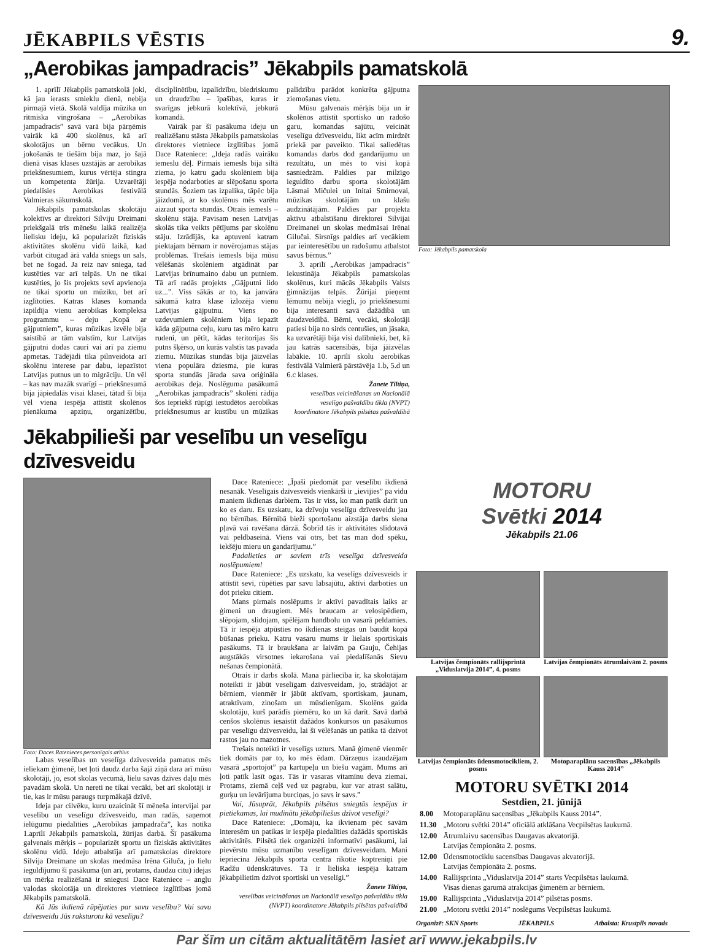JĒKABPILS VĒSTIS 9.
„Aerobikas jampadracis” Jēkabpils pamatskolā
1. aprīlī Jēkabpils pamatskolā joki, kā jau ierasts smieklu dienā, nebija pirmajā vietā. Skolā valdīja mūzika un ritmiska vingrošana – „Aerobikas jampadracis” savā varā bija pārņēmis vairāk kā 400 skolēnus, kā arī skolotājus un bērnu vecākus. Un jokošanās te tiešām bija maz, jo šajā dienā visas klases uzstājās ar aerobikas priekšnesumiem, kurus vērtēja stingra un kompetenta žūrija. Uzvarētāji piedalīsies Aerobikas festivālā Valmieras sākumskolā.
Jēkabpils pamatskolas skolotāju kolektīvs ar direktori Silviju Dreimani priekšgalā trīs mēnešu laikā realizēja lielisku ideju, kā popularizēt fiziskās aktivitātes skolēnu vidū laikā, kad varbūt citugad ārā valda sniegs un sals, bet ne šogad. Ja reiz nav sniega, tad kustēties var arī telpās. Un ne tikai kustēties, jo šis projekts sevī apvienoja ne tikai sportu un mūziku, bet arī izglītoties. Katras klases komanda izpildīja vienu aerobikas kompleksa programmu – deju „Kopā ar gājputniem”, kuras mūzikas izvēle bija saistībā ar tām valstīm, kur Latvijas gājputni dodas cauri vai arī pa ziemu apmetas. Tādējādi tika pilnveidota arī skolēnu interese par dabu, iepazīstot Latvijas putnus un to migrāciju. Un vēl – kas nav mazāk svarīgi – priekšnesumā bija jāpiedalās visai klasei, tātad šī bija vēl viena iespēja attīstīt skolēnos pienākuma apziņu, organizētību, disciplinētību, izpalīdzību, biedriskumu un draudzību – īpašības, kuras ir svarīgas jebkurā kolektīvā, jebkurā komandā.
Vairāk par šī pasākuma ideju un realizēšanu stāsta Jēkabpils pamatskolas direktores vietniece izglītības jomā Dace Rateniece: „Ideja radās vairāku iemeslu dēļ. Pirmais iemesls bija siltā ziema, jo katru gadu skolēniem bija iespēja nodarboties ar slēpošanu sporta stundās. Šoziem tas izpalika, tāpēc bija jāizdomā, ar ko skolēnus mēs varētu aizraut sporta stundās. Otrais iemesls – skolēnu stāja. Pavisam nesen Latvijas skolās tika veikts pētījums par skolēnu stāju. Izrādījās, ka aptuveni katram piektajam bērnam ir novērojamas stājas problēmas. Trešais iemesls bija mūsu vēlēšanās skolēniem atgādināt par Latvijas brīnumaino dabu un putniem. Tā arī radās projekts „Gājputni lido uz...”. Viss sākās ar to, ka janvāra sākumā katra klase izlozēja vienu Latvijas gājputnu. Viens no uzdevumiem skolēniem bija iepazīt kāda gājputna ceļu, kuru tas mēro katru rudeni, un pētīt, kādas teritorijas šis putns šķērso, un kurās valstīs tas pavada ziemu. Mūzikas stundās bija jāizvēlas viena populāra dziesma, pie kuras sporta stundās jārada sava oriģināla aerobikas deja. Noslēguma pasākumā „Aerobikas jampadracis” skolēni rādīja šos iepriekš rūpīgi iestudētos aerobikas priekšnesumus ar kustību un mūzikas palīdzību parādot konkrēta gājputna ziemošanas vietu.
Mūsu galvenais mērķis bija un ir skolēnos attīstīt sportisko un radošo garu, komandas sajūtu, veicināt veselīgu dzīvesveidu, likt acīm mirdzēt priekā par paveikto. Tikai saliedētas komandas darbs dod gandarījumu un rezultātu, un mēs to visi kopā sasniedzām. Paldies par milzīgo ieguldīto darbu sporta skolotājām Lāsmai Mičulei un Initai Smirnovai, mūzikas skolotājām un klašu audzinātājām. Paldies par projekta aktīvu atbalstīšanu direktorei Silvijai Dreimanei un skolas medmāsai Irēnai Gilučai. Sirsnīgs paldies arī vecākiem par ieinteresētību un radošumu atbalstot savus bērnus.”
3. aprīlī „Aerobikas jampadracis” iekustināja Jēkabpils pamatskolas skolēnus, kuri mācās Jēkabpils Valsts ģimnāzijas telpās. Žūrijai pieņemt lēmumu nebija viegli, jo priekšnesumi bija interesanti savā dažādībā un daudzveidībā. Bērni, vecāki, skolotāji patiesi bija no sirds centušies, un jāsaka, ka uzvarētāji bija visi dalībnieki, bet, kā jau katrās sacensībās, bija jāizvēlas labākie. 10. aprīlī skolu aerobikas festivālā Valmierā pārstāvēja 1.b, 5.d un 6.c klases.
Žanete Tiltiņa,
veselības veicināšanas un Nacionālā veselīgo pašvaldību tīkla (NVPT) koordinatore Jēkabpils pilsētas pašvaldībā
Foto: Jēkabpils pamatskola
Jēkabpilieši par veselību un veselīgu dzīvesveidu
Foto: Daces Ratenieces personīgais arhīvs
Labas veselības un veselīga dzīvesveida pamatus mēs ieliekam ģimenē, bet ļoti daudz darba šajā ziņā dara arī mūsu skolotāji, jo, esot skolas vecumā, lielu savas dzīves daļu mēs pavadām skolā. Un nereti ne tikai vecāki, bet arī skolotāji ir tie, kas ir mūsu paraugs turpmākajā dzīvē.
Ideja par cilvēku, kuru uzaicināt šī mēneša intervijai par veselību un veselīgu dzīvesveidu, man radās, saņemot ielūgumu piedalīties „Aerobikas jampadrača”, kas notika 1.aprīlī Jēkabpils pamatskolā, žūrijas darbā. Šī pasākuma galvenais mērķis – popularizēt sportu un fiziskās aktivitātes skolēnu vidū. Ideju atbalstīja arī pamatskolas direktore Silvija Dreimane un skolas medmāsa Irēna Giluča, jo lielu ieguldījumu šī pasākuma (un arī, protams, daudzu citu) idejas un mērķa realizēšanā ir sniegusi Dace Rateniece – angļu valodas skolotāja un direktores vietniece izglītības jomā Jēkabpils pamatskolā.
Kā Jūs ikdienā rūpējaties par savu veselību? Vai savu dzīvesveidu Jūs raksturotu kā veselīgu?
Dace Rateniece: „Īpaši piedomāt par veselību ikdienā nesanāk. Veselīgais dzīvesveids vienkārši ir „ievijies” pa vidu maniem ikdienas darbiem. Tas ir viss, ko man patīk darīt un ko es daru. Es uzskatu, ka dzīvoju veselīgu dzīvesveidu jau no bērnības. Bērnībā bieži sportošanu aizstāja darbs siena pļavā vai ravēšana dārzā. Šobrīd tās ir aktivitātes slidotavā vai peldbaseinā. Viens vai otrs, bet tas man dod spēku, iekšēju mieru un gandarījumu.”
Padalieties ar saviem trīs veselīga dzīvesveida noslēpumiem!
Dace Rateniece: „Es uzskatu, ka veselīgs dzīvesveids ir attīstīt sevi, rūpēties par savu labsajūtu, aktīvi darboties un dot prieku citiem.
Mans pirmais noslēpums ir aktīvi pavadītais laiks ar ģimeni un draugiem. Mēs braucam ar velosipēdiem, slēpojam, slidojam, spēlējam handbolu un vasarā peldamies. Tā ir iespēja atpūsties no ikdienas steigas un baudīt kopā būšanas prieku. Katru vasaru mums ir lielais sportiskais pasākums. Tā ir braukšana ar laivām pa Gauju, Čehijas augstākās virsotnes iekarošana vai piedalīšanās Sievu nešanas čempionātā.
Otrais ir darbs skolā. Mana pārliecība ir, ka skolotājam noteikti ir jābūt veselīgam dzīvesveidam, jo, strādājot ar bērniem, vienmēr ir jābūt aktīvam, sportiskam, jaunam, atraktīvam, zinošam un mūsdienīgam. Skolēns gaida skolotāju, kurš parādīs piemēru, ko un kā darīt. Savā darbā cenšos skolēnus iesaistīt dažādos konkursos un pasākumos par veselīgu dzīvesveidu, lai šī vēlēšanās un patika tā dzīvot rastos jau no mazotnes.
Trešais noteikti ir veselīgs uzturs. Manā ģimenē vienmēr tiek domāts par to, ko mēs ēdam. Dārzeņus izaudzējam vasarā „sportojot” pa kartupeļu un biešu vagām. Mums arī ļoti patīk lasīt ogas. Tās ir vasaras vitamīnu deva ziemai. Protams, ziemā ceļš ved uz pagrabu, kur var atrast salātu, gurķu un ievārījuma burciņas, jo savs ir savs.”
Vai, Jūsuprāt, Jēkabpils pilsētas sniegtās iespējas ir pietiekamas, lai mudinātu jēkabpiliešus dzīvot veselīgi?
Dace Rateniece: „Domāju, ka ikvienam pēc savām interesēm un patikas ir iespēja piedalīties dažādās sportiskās aktivitātēs. Pilsētā tiek organizēti informatīvi pasākumi, lai pievērstu mūsu uzmanību veselīgam dzīvesveidam. Mani iepriecina Jēkabpils sporta centra rīkotie koptreniņi pie Radžu ūdenskrātuves. Tā ir lieliska iespēja katram jēkabpilietim dzīvot sportiski un veselīgi.”
Žanete Tiltiņa,
veselības veicināšanas un Nacionālā veselīgo pašvaldību tīkla (NVPT) koordinatore Jēkabpils pilsētas pašvaldībā
MOTORU
Svētki 2014
Jēkabpils 21.06
Latvijas čempionāts rallijsprintā „Viduslatvija 2014”, 4. posms
Latvijas čempionāts ātrumlaivām 2. posms
Latvijas čempionāts ūdensmotocikliem, 2. posms
Motoparaplānu sacensības „Jēkabpils Kauss 2014”
MOTORU SVĒTKI 2014
Sestdien, 21. jūnijā
| 8.00 | Motoparaplānu sacensības „Jēkabpils Kauss 2014”. |
| 11.30 | „Motoru svētki 2014” oficiālā atklāšana Vecpilsētas laukumā. |
| 12.00 | Ātrumlaivu sacensības Daugavas akvatorijā. Latvijas čempionāta 2. posms. |
| 12.00 | Ūdensmotociklu sacensības Daugavas akvatorijā. Latvijas čempionāta 2. posms. |
| 14.00 | Rallijsprinta „Viduslatvija 2014” starts Vecpilsētas laukumā. Visas dienas garumā atrakcijas ģimenēm ar bērniem. |
| 19.00 | Rallijsprinta „Viduslatvija 2014” pilsētas posms. |
| 21.00 | „Motoru svētki 2014” noslēgums Vecpilsētas laukumā. |
Organizē: SKN Sports JĒKABPILS Atbalsta: Krustpils novads
Par šīm un citām aktualitātēm lasiet arī www.jekabpils.lv